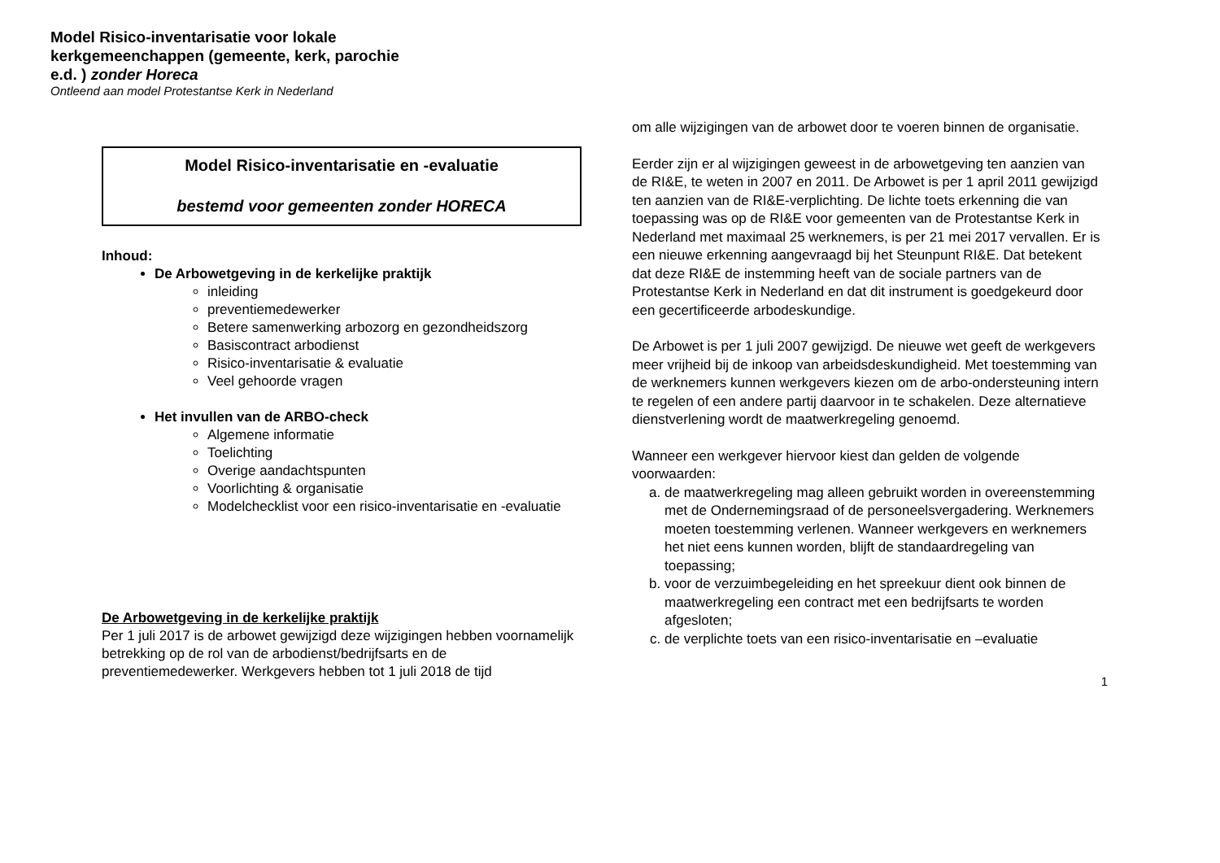Model Risico-inventarisatie voor lokale kerkgemeenchappen (gemeente, kerk, parochie e.d. ) zonder Horeca
Ontleend aan model Protestantse Kerk in Nederland
Model Risico-inventarisatie en -evaluatie
bestemd voor gemeenten zonder HORECA
Inhoud:
De Arbowetgeving in de kerkelijke praktijk
inleiding
preventiemedewerker
Betere samenwerking arbozorg en gezondheidszorg
Basiscontract arbodienst
Risico-inventarisatie & evaluatie
Veel gehoorde vragen
Het invullen van de ARBO-check
Algemene informatie
Toelichting
Overige aandachtspunten
Voorlichting & organisatie
Modelchecklist voor een risico-inventarisatie en -evaluatie
De Arbowetgeving in de kerkelijke praktijk
Per 1 juli 2017 is de arbowet gewijzigd deze wijzigingen hebben voornamelijk betrekking op de rol van de arbodienst/bedrijfsarts en de preventiemedewerker. Werkgevers hebben tot 1 juli 2018 de tijd
om alle wijzigingen van de arbowet door te voeren binnen de organisatie.
Eerder zijn er al wijzigingen geweest in de arbowetgeving ten aanzien van de RI&E, te weten in 2007 en 2011. De Arbowet is per 1 april 2011 gewijzigd ten aanzien van de RI&E-verplichting. De lichte toets erkenning die van toepassing was op de RI&E voor gemeenten van de Protestantse Kerk in Nederland met maximaal 25 werknemers, is per 21 mei 2017 vervallen. Er is een nieuwe erkenning aangevraagd bij het Steunpunt RI&E. Dat betekent dat deze RI&E de instemming heeft van de sociale partners van de Protestantse Kerk in Nederland en dat dit instrument is goedgekeurd door een gecertificeerde arbodeskundige.
De Arbowet is per 1 juli 2007 gewijzigd. De nieuwe wet geeft de werkgevers meer vrijheid bij de inkoop van arbeidsdeskundigheid. Met toestemming van de werknemers kunnen werkgevers kiezen om de arbo-ondersteuning intern te regelen of een andere partij daarvoor in te schakelen. Deze alternatieve dienstverlening wordt de maatwerkregeling genoemd.
Wanneer een werkgever hiervoor kiest dan gelden de volgende voorwaarden:
a. de maatwerkregeling mag alleen gebruikt worden in overeenstemming met de Ondernemingsraad of de personeelsvergadering. Werknemers moeten toestemming verlenen. Wanneer werkgevers en werknemers het niet eens kunnen worden, blijft de standaardregeling van toepassing;
b. voor de verzuimbegeleiding en het spreekuur dient ook binnen de maatwerkregeling een contract met een bedrijfsarts te worden afgesloten;
c. de verplichte toets van een risico-inventarisatie en –evaluatie
1